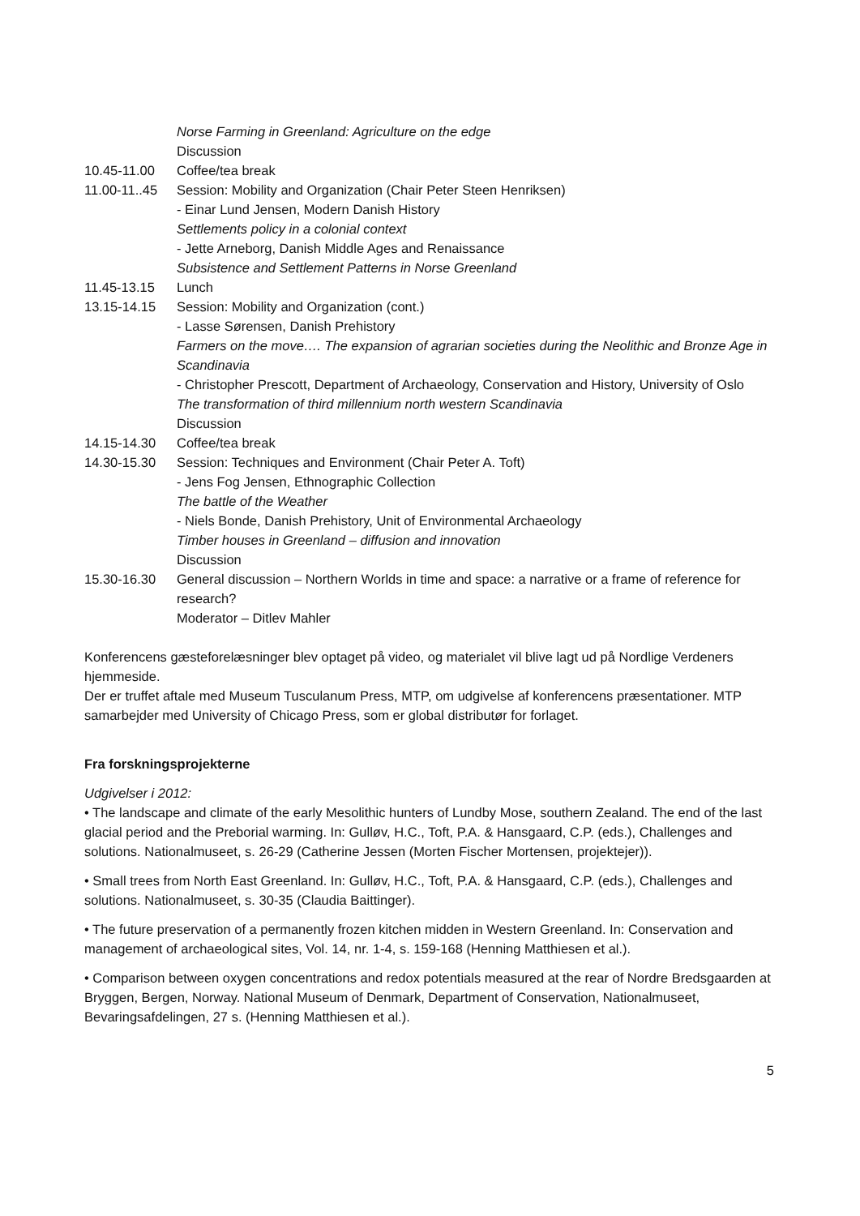Norse Farming in Greenland: Agriculture on the edge
Discussion
10.45-11.00 Coffee/tea break
11.00-11..45
Session: Mobility and Organization (Chair Peter Steen Henriksen)
- Einar Lund Jensen, Modern Danish History
Settlements policy in a colonial context
- Jette Arneborg, Danish Middle Ages and Renaissance
Subsistence and Settlement Patterns in Norse Greenland
11.45-13.15 Lunch
13.15-14.15 Session: Mobility and Organization (cont.)
- Lasse Sørensen, Danish Prehistory
Farmers on the move…. The expansion of agrarian societies during the Neolithic and Bronze Age in Scandinavia
- Christopher Prescott, Department of Archaeology, Conservation and History, University of Oslo
The transformation of third millennium north western Scandinavia
Discussion
14.15-14.30 Coffee/tea break
14.30-15.30 Session: Techniques and Environment (Chair Peter A. Toft)
- Jens Fog Jensen, Ethnographic Collection
The battle of the Weather
- Niels Bonde, Danish Prehistory, Unit of Environmental Archaeology
Timber houses in Greenland – diffusion and innovation
Discussion
15.30-16.30 General discussion – Northern Worlds in time and space: a narrative or a frame of reference for research?
Moderator – Ditlev Mahler
Konferencens gæsteforelæsninger blev optaget på video, og materialet vil blive lagt ud på Nordlige Verdeners hjemmeside.
Der er truffet aftale med Museum Tusculanum Press, MTP, om udgivelse af konferencens præsentationer. MTP samarbejder med University of Chicago Press, som er global distributør for forlaget.
Fra forskningsprojekterne
Udgivelser i 2012:
• The landscape and climate of the early Mesolithic hunters of Lundby Mose, southern Zealand. The end of the last glacial period and the Preborial warming. In: Gulløv, H.C., Toft, P.A. & Hansgaard, C.P. (eds.), Challenges and solutions. Nationalmuseet, s. 26-29 (Catherine Jessen (Morten Fischer Mortensen, projektejer)).
• Small trees from North East Greenland. In: Gulløv, H.C., Toft, P.A. & Hansgaard, C.P. (eds.), Challenges and solutions. Nationalmuseet, s. 30-35 (Claudia Baittinger).
• The future preservation of a permanently frozen kitchen midden in Western Greenland. In: Conservation and management of archaeological sites, Vol. 14, nr. 1-4, s. 159-168 (Henning Matthiesen et al.).
• Comparison between oxygen concentrations and redox potentials measured at the rear of Nordre Bredsgaarden at Bryggen, Bergen, Norway. National Museum of Denmark, Department of Conservation, Nationalmuseet, Bevaringsafdelingen, 27 s. (Henning Matthiesen et al.).
5